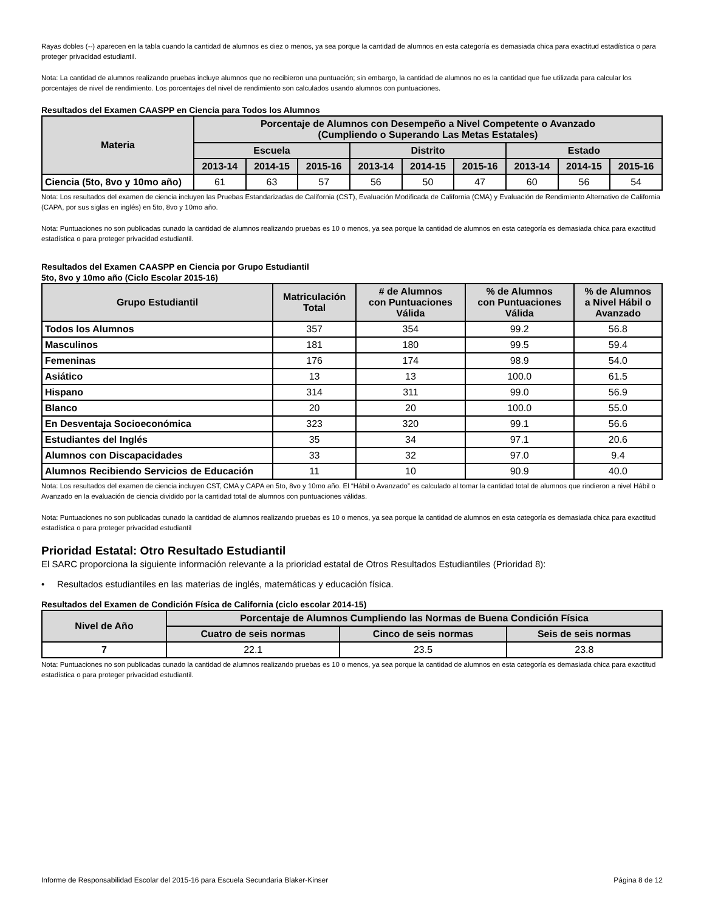Rayas dobles (--) aparecen en la tabla cuando la cantidad de alumnos es diez o menos, ya sea porque la cantidad de alumnos en esta categoría es demasiada chica para exactitud estadística o para proteger privacidad estudiantil.
Nota: La cantidad de alumnos realizando pruebas incluye alumnos que no recibieron una puntuación; sin embargo, la cantidad de alumnos no es la cantidad que fue utilizada para calcular los porcentajes de nivel de rendimiento. Los porcentajes del nivel de rendimiento son calculados usando alumnos con puntuaciones.
Resultados del Examen CAASPP en Ciencia para Todos los Alumnos
| Materia | Porcentaje de Alumnos con Desempeño a Nivel Competente o Avanzado (Cumpliendo o Superando Las Metas Estatales) | | | | | | | | |
| --- | --- | --- | --- | --- | --- | --- | --- | --- | --- |
| | Escuela | | | Distrito | | | Estado | | |
| | 2013-14 | 2014-15 | 2015-16 | 2013-14 | 2014-15 | 2015-16 | 2013-14 | 2014-15 | 2015-16 |
| Ciencia (5to, 8vo y 10mo año) | 61 | 63 | 57 | 56 | 50 | 47 | 60 | 56 | 54 |
Nota: Los resultados del examen de ciencia incluyen las Pruebas Estandarizadas de California (CST), Evaluación Modificada de California (CMA) y Evaluación de Rendimiento Alternativo de California (CAPA, por sus siglas en inglés) en 5to, 8vo y 10mo año.
Nota: Puntuaciones no son publicadas cunado la cantidad de alumnos realizando pruebas es 10 o menos, ya sea porque la cantidad de alumnos en esta categoría es demasiada chica para exactitud estadística o para proteger privacidad estudiantil.
Resultados del Examen CAASPP en Ciencia por Grupo Estudiantil
5to, 8vo y 10mo año (Ciclo Escolar 2015-16)
| Grupo Estudiantil | Matriculación Total | # de Alumnos con Puntuaciones Válida | % de Alumnos con Puntuaciones Válida | % de Alumnos a Nivel Hábil o Avanzado |
| --- | --- | --- | --- | --- |
| Todos los Alumnos | 357 | 354 | 99.2 | 56.8 |
| Masculinos | 181 | 180 | 99.5 | 59.4 |
| Femeninas | 176 | 174 | 98.9 | 54.0 |
| Asiático | 13 | 13 | 100.0 | 61.5 |
| Hispano | 314 | 311 | 99.0 | 56.9 |
| Blanco | 20 | 20 | 100.0 | 55.0 |
| En Desventaja Socioeconómica | 323 | 320 | 99.1 | 56.6 |
| Estudiantes del Inglés | 35 | 34 | 97.1 | 20.6 |
| Alumnos con Discapacidades | 33 | 32 | 97.0 | 9.4 |
| Alumnos Recibiendo Servicios de Educación | 11 | 10 | 90.9 | 40.0 |
Nota: Los resultados del examen de ciencia incluyen CST, CMA y CAPA en 5to, 8vo y 10mo año. El “Hábil o Avanzado” es calculado al tomar la cantidad total de alumnos que rindieron a nivel Hábil o Avanzado en la evaluación de ciencia dividido por la cantidad total de alumnos con puntuaciones válidas.
Nota: Puntuaciones no son publicadas cunado la cantidad de alumnos realizando pruebas es 10 o menos, ya sea porque la cantidad de alumnos en esta categoría es demasiada chica para exactitud estadística o para proteger privacidad estudiantil
Prioridad Estatal: Otro Resultado Estudiantil
El SARC proporciona la siguiente información relevante a la prioridad estatal de Otros Resultados Estudiantiles (Prioridad 8):
• Resultados estudiantiles en las materias de inglés, matemáticas y educación física.
Resultados del Examen de Condición Física de California (ciclo escolar 2014-15)
| Nivel de Año | Porcentaje de Alumnos Cumpliendo las Normas de Buena Condición Física | | |
| --- | --- | --- | --- |
| | Cuatro de seis normas | Cinco de seis normas | Seis de seis normas |
| 7 | 22.1 | 23.5 | 23.8 |
Nota: Puntuaciones no son publicadas cunado la cantidad de alumnos realizando pruebas es 10 o menos, ya sea porque la cantidad de alumnos en esta categoría es demasiada chica para exactitud estadística o para proteger privacidad estudiantil.
Informe de Responsabilidad Escolar del 2015-16 para Escuela Secundaria Blaker-Kinser Página 8 de 12